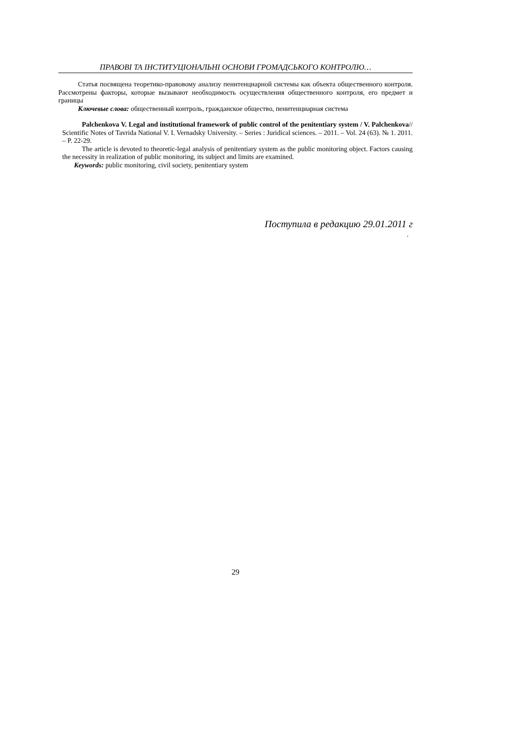ПРАВОВІ ТА ІНСТИТУЦІОНАЛЬНІ ОСНОВИ ГРОМАДСЬКОГО КОНТРОЛЮ…
Статья посвящена теоретико-правовому анализу пенитенциарной системы как объекта общественного контроля. Рассмотрены факторы, которые вызывают необходимость осуществления общественного контроля, его предмет и границы
Ключевые слова: общественный контроль, гражданское общество, пенитенциарная система
Palchenkova V. Legal and institutional framework of public control of the penitentiary system / V. Palchenkova// Scientific Notes of Tavrida National V. I. Vernadsky University. – Series : Juridical sciences. – 2011. – Vol. 24 (63). № 1. 2011. – P. 22-29.
The article is devoted to theoretic-legal analysis of penitentiary system as the public monitoring object. Factors causing the necessity in realization of public monitoring, its subject and limits are examined.
Keywords: public monitoring, civil society, penitentiary system
Поступила в редакцию 29.01.2011 г
.
29